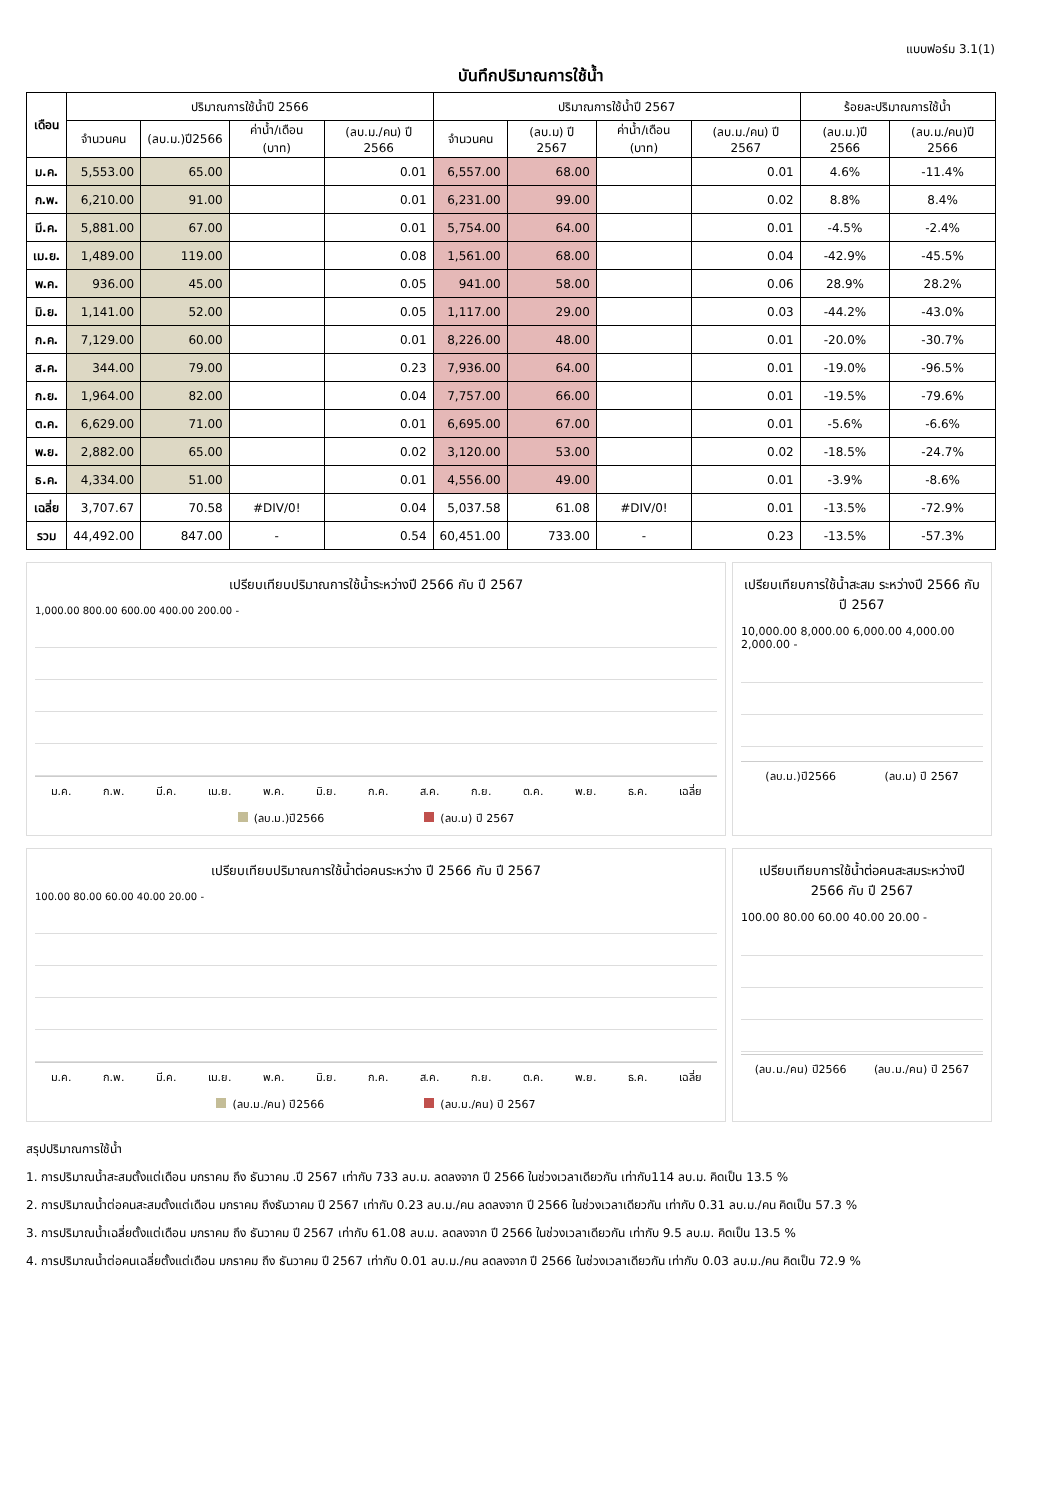แบบฟอร์ม 3.1(1)
บันทึกปริมาณการใช้น้ำ
| เดือน | ปริมาณการใช้น้ำปี 2566 | | | | ปริมาณการใช้น้ำปี 2567 | | | | ร้อยละปริมาณการใช้น้ำ | |
| --- | --- | --- | --- | --- | --- | --- | --- | --- | --- | --- |
| | จำนวนคน | (ลบ.ม.)ปี2566 | ค่าน้ำ/เดือน (บาท) | (ลบ.ม./คน) ปี 2566 | จำนวนคน | (ลบ.ม) ปี 2567 | ค่าน้ำ/เดือน (บาท) | (ลบ.ม./คน) ปี 2567 | (ลบ.ม.)ปี 2566 | (ลบ.ม./คน)ปี 2566 |
| ม.ค. | 5,553.00 | 65.00 | | 0.01 | 6,557.00 | 68.00 | | 0.01 | 4.6% | -11.4% |
| ก.พ. | 6,210.00 | 91.00 | | 0.01 | 6,231.00 | 99.00 | | 0.02 | 8.8% | 8.4% |
| มี.ค. | 5,881.00 | 67.00 | | 0.01 | 5,754.00 | 64.00 | | 0.01 | -4.5% | -2.4% |
| เม.ย. | 1,489.00 | 119.00 | | 0.08 | 1,561.00 | 68.00 | | 0.04 | -42.9% | -45.5% |
| พ.ค. | 936.00 | 45.00 | | 0.05 | 941.00 | 58.00 | | 0.06 | 28.9% | 28.2% |
| มิ.ย. | 1,141.00 | 52.00 | | 0.05 | 1,117.00 | 29.00 | | 0.03 | -44.2% | -43.0% |
| ก.ค. | 7,129.00 | 60.00 | | 0.01 | 8,226.00 | 48.00 | | 0.01 | -20.0% | -30.7% |
| ส.ค. | 344.00 | 79.00 | | 0.23 | 7,936.00 | 64.00 | | 0.01 | -19.0% | -96.5% |
| ก.ย. | 1,964.00 | 82.00 | | 0.04 | 7,757.00 | 66.00 | | 0.01 | -19.5% | -79.6% |
| ต.ค. | 6,629.00 | 71.00 | | 0.01 | 6,695.00 | 67.00 | | 0.01 | -5.6% | -6.6% |
| พ.ย. | 2,882.00 | 65.00 | | 0.02 | 3,120.00 | 53.00 | | 0.02 | -18.5% | -24.7% |
| ธ.ค. | 4,334.00 | 51.00 | | 0.01 | 4,556.00 | 49.00 | | 0.01 | -3.9% | -8.6% |
| เฉลี่ย | 3,707.67 | 70.58 | #DIV/0! | 0.04 | 5,037.58 | 61.08 | #DIV/0! | 0.01 | -13.5% | -72.9% |
| รวม | 44,492.00 | 847.00 | - | 0.54 | 60,451.00 | 733.00 | - | 0.23 | -13.5% | -57.3% |
เปรียบเทียบปริมาณการใช้น้ำระหว่างปี 2566 กับ ปี 2567
1,000.00 800.00 600.00 400.00 200.00 -
ม.ค. ก.พ. มี.ค. เม.ย. พ.ค. มิ.ย. ก.ค. ส.ค. ก.ย. ต.ค. พ.ย. ธ.ค. เฉลี่ย
(ลบ.ม.)ปี2566 (ลบ.ม) ปี 2567
เปรียบเทียบการใช้น้ำสะสม ระหว่างปี 2566 กับ ปี 2567
10,000.00 8,000.00 6,000.00 4,000.00 2,000.00 -
(ลบ.ม.)ปี2566 (ลบ.ม) ปี 2567
เปรียบเทียบปริมาณการใช้น้ำต่อคนระหว่าง ปี 2566 กับ ปี 2567
100.00 80.00 60.00 40.00 20.00 -
ม.ค. ก.พ. มี.ค. เม.ย. พ.ค. มิ.ย. ก.ค. ส.ค. ก.ย. ต.ค. พ.ย. ธ.ค. เฉลี่ย
(ลบ.ม./คน) ปี2566 (ลบ.ม./คน) ปี 2567
เปรียบเทียบการใช้น้ำต่อคนสะสมระหว่างปี 2566 กับ ปี 2567
100.00 80.00 60.00 40.00 20.00 -
(ลบ.ม./คน) ปี2566 (ลบ.ม./คน) ปี 2567
สรุปปริมาณการใช้น้ำ
1. การปริมาณน้ำสะสมตั้งแต่เดือน มกราคม ถึง ธันวาคม .ปี 2567 เท่ากับ 733 ลบ.ม. ลดลงจาก ปี 2566 ในช่วงเวลาเดียวกัน เท่ากับ114 ลบ.ม. คิดเป็น 13.5 %
2. การปริมาณน้ำต่อคนสะสมตั้งแต่เดือน มกราคม ถึงธันวาคม ปี 2567 เท่ากับ 0.23 ลบ.ม./คน ลดลงจาก ปี 2566 ในช่วงเวลาเดียวกัน เท่ากับ 0.31 ลบ.ม./คน คิดเป็น 57.3 %
3. การปริมาณน้ำเฉลี่ยตั้งแต่เดือน มกราคม ถึง ธันวาคม ปี 2567 เท่ากับ 61.08 ลบ.ม. ลดลงจาก ปี 2566 ในช่วงเวลาเดียวกัน เท่ากับ 9.5 ลบ.ม. คิดเป็น 13.5 %
4. การปริมาณน้ำต่อคนเฉลี่ยตั้งแต่เดือน มกราคม ถึง ธันวาคม ปี 2567 เท่ากับ 0.01 ลบ.ม./คน ลดลงจาก ปี 2566 ในช่วงเวลาเดียวกัน เท่ากับ 0.03 ลบ.ม./คน คิดเป็น 72.9 %